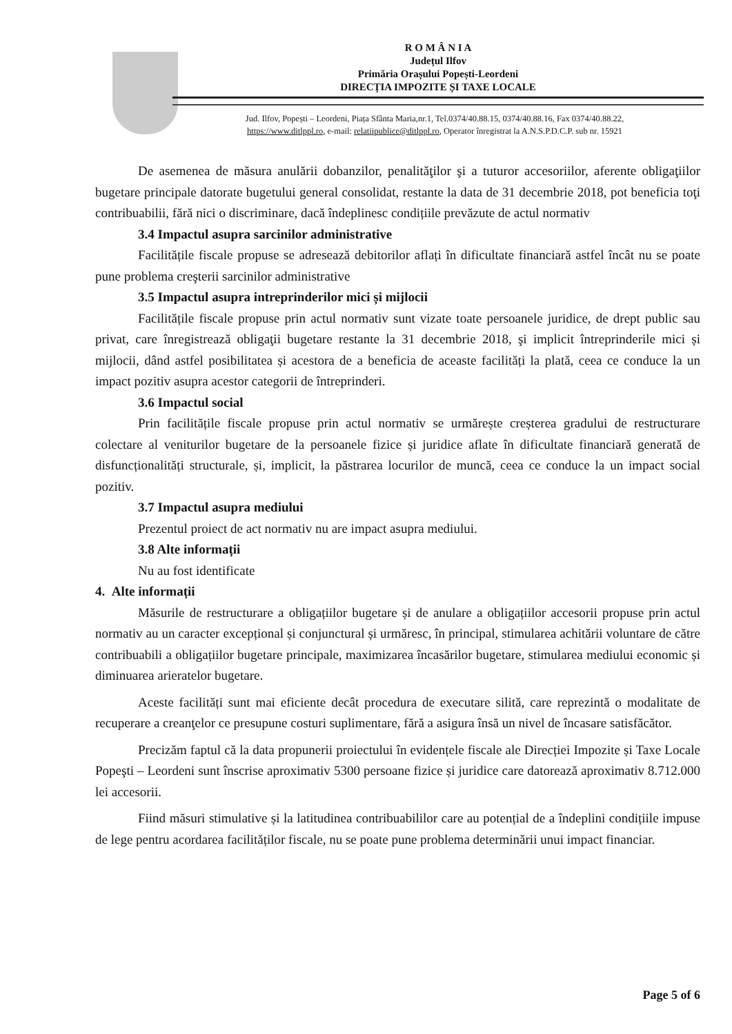R O M Â N I A
Județul Ilfov
Primăria Orașului Popești-Leordeni
DIRECȚIA IMPOZITE ȘI TAXE LOCALE
Jud. Ilfov, Popești – Leordeni, Piața Sfânta Maria,nr.1, Tel.0374/40.88.15, 0374/40.88.16, Fax 0374/40.88.22,
https://www.ditlppl.ro, e-mail: relatiipublice@ditlppl.ro, Operator înregistrat la A.N.S.P.D.C.P. sub nr. 15921
De asemenea de măsura anulării dobanzilor, penalităţilor şi a tuturor accesoriilor, aferente obligaţiilor bugetare principale datorate bugetului general consolidat, restante la data de 31 decembrie 2018, pot beneficia toţi contribuabilii, fără nici o discriminare, dacă îndeplinesc condițiile prevăzute de actul normativ
3.4 Impactul asupra sarcinilor administrative
Facilitățile fiscale propuse se adresează debitorilor aflați în dificultate financiară astfel încât nu se poate pune problema creşterii sarcinilor administrative
3.5 Impactul asupra intreprinderilor mici și mijlocii
Facilitățile fiscale propuse prin actul normativ sunt vizate toate persoanele juridice, de drept public sau privat, care înregistrează obligaţii bugetare restante la 31 decembrie 2018, şi implicit întreprinderile mici și mijlocii, dând astfel posibilitatea și acestora de a beneficia de aceaste facilități la plată, ceea ce conduce la un impact pozitiv asupra acestor categorii de întreprinderi.
3.6 Impactul social
Prin facilitățile fiscale propuse prin actul normativ se urmărește creșterea gradului de restructurare colectare al veniturilor bugetare de la persoanele fizice și juridice aflate în dificultate financiară generată de disfuncționalități structurale, și, implicit, la păstrarea locurilor de muncă, ceea ce conduce la un impact social pozitiv.
3.7 Impactul asupra mediului
Prezentul proiect de act normativ nu are impact asupra mediului.
3.8 Alte informații
Nu au fost identificate
4. Alte informații
Măsurile de restructurare a obligațiilor bugetare și de anulare a obligațiilor accesorii propuse prin actul normativ au un caracter excepțional și conjunctural și urmăresc, în principal, stimularea achitării voluntare de către contribuabili a obligațiilor bugetare principale, maximizarea încasărilor bugetare, stimularea mediului economic și diminuarea arieratelor bugetare.
Aceste facilități sunt mai eficiente decât procedura de executare silită, care reprezintă o modalitate de recuperare a creanţelor ce presupune costuri suplimentare, fără a asigura însă un nivel de încasare satisfăcător.
Precizăm faptul că la data propunerii proiectului în evidențele fiscale ale Direcției Impozite și Taxe Locale Popeşti – Leordeni sunt înscrise aproximativ 5300 persoane fizice și juridice care datorează aproximativ 8.712.000 lei accesorii.
Fiind măsuri stimulative și la latitudinea contribuabililor care au potențial de a îndeplini condițiile impuse de lege pentru acordarea facilităților fiscale, nu se poate pune problema determinării unui impact financiar.
Page 5 of 6